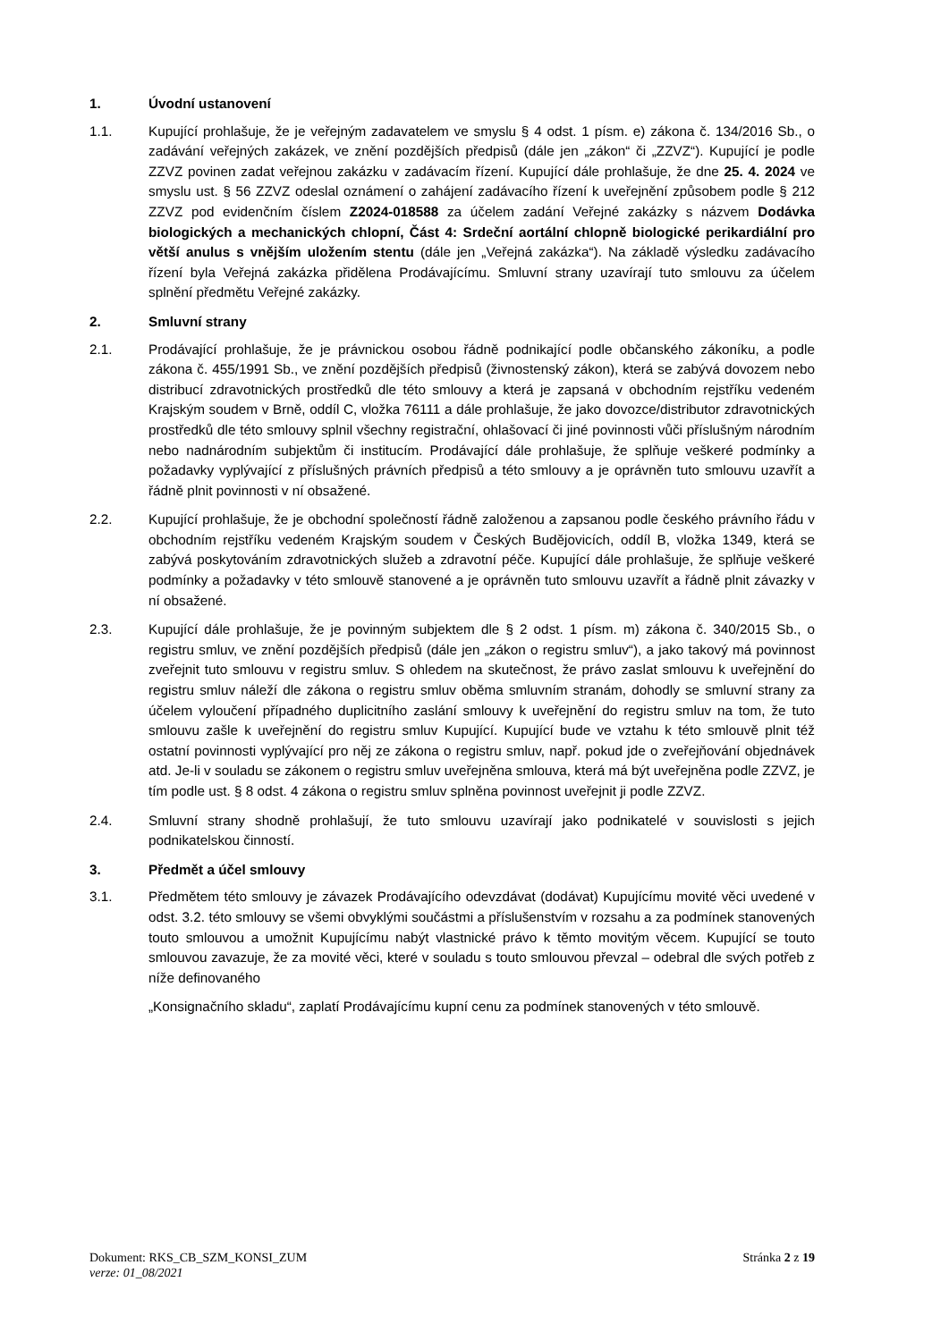1. Úvodní ustanovení
1.1. Kupující prohlašuje, že je veřejným zadavatelem ve smyslu § 4 odst. 1 písm. e) zákona č. 134/2016 Sb., o zadávání veřejných zakázek, ve znění pozdějších předpisů (dále jen „zákon“ či „ZZVZ“). Kupující je podle ZZVZ povinen zadat veřejnou zakázku v zadávacím řízení. Kupující dále prohlašuje, že dne 25. 4. 2024 ve smyslu ust. § 56 ZZVZ odeslal oznámení o zahájení zadávacího řízení k uveřejnění způsobem podle § 212 ZZVZ pod evidenčním číslem Z2024-018588 za účelem zadání Veřejné zakázky s názvem Dodávka biologických a mechanických chlopní, Část 4: Srdeční aortální chlopně biologické perikardiální pro větší anulus s vnějším uložením stentu (dále jen „Veřejná zakázka“). Na základě výsledku zadávacího řízení byla Veřejná zakázka přidělena Prodávajícímu. Smluvní strany uzavírají tuto smlouvu za účelem splnění předmětu Veřejné zakázky.
2. Smluvní strany
2.1. Prodávající prohlašuje, že je právnickou osobou řádně podnikající podle občanského zákoníku, a podle zákona č. 455/1991 Sb., ve znění pozdějších předpisů (živnostenský zákon), která se zabývá dovozem nebo distribucí zdravotnických prostředků dle této smlouvy a která je zapsaná v obchodním rejstříku vedeném Krajským soudem v Brně, oddíl C, vložka 76111 a dále prohlašuje, že jako dovozce/distributor zdravotnických prostředků dle této smlouvy splnil všechny registrační, ohlašovací či jiné povinnosti vůči příslušným národním nebo nadnárodním subjektům či institucím. Prodávající dále prohlašuje, že splňuje veškeré podmínky a požadavky vyplývající z příslušných právních předpisů a této smlouvy a je oprávněn tuto smlouvu uzavřít a řádně plnit povinnosti v ní obsažené.
2.2. Kupující prohlašuje, že je obchodní společností řádně založenou a zapsanou podle českého právního řádu v obchodním rejstříku vedeném Krajským soudem v Českých Budějovicích, oddíl B, vložka 1349, která se zabývá poskytováním zdravotnických služeb a zdravotní péče. Kupující dále prohlašuje, že splňuje veškeré podmínky a požadavky v této smlouvě stanovené a je oprávněn tuto smlouvu uzavřít a řádně plnit závazky v ní obsažené.
2.3. Kupující dále prohlašuje, že je povinným subjektem dle § 2 odst. 1 písm. m) zákona č. 340/2015 Sb., o registru smluv, ve znění pozdějších předpisů (dále jen „zákon o registru smluv“), a jako takový má povinnost zveřejnit tuto smlouvu v registru smluv. S ohledem na skutečnost, že právo zaslat smlouvu k uveřejnění do registru smluv náleží dle zákona o registru smluv oběma smluvním stranám, dohodly se smluvní strany za účelem vyloučení případného duplicitního zaslání smlouvy k uveřejnění do registru smluv na tom, že tuto smlouvu zašle k uveřejnění do registru smluv Kupující. Kupující bude ve vztahu k této smlouvě plnit též ostatní povinnosti vyplývající pro něj ze zákona o registru smluv, např. pokud jde o zveřejňování objednávek atd. Je-li v souladu se zákonem o registru smluv uveřejněna smlouva, která má být uveřejněna podle ZZVZ, je tím podle ust. § 8 odst. 4 zákona o registru smluv splněna povinnost uveřejnit ji podle ZZVZ.
2.4. Smluvní strany shodně prohlašují, že tuto smlouvu uzavírají jako podnikatelé v souvislosti s jejich podnikatelskou činností.
3. Předmět a účel smlouvy
3.1. Předmětem této smlouvy je závazek Prodávajícího odevzdávat (dodávat) Kupujícímu movité věci uvedené v odst. 3.2. této smlouvy se všemi obvyklými součástmi a příslušenstvím v rozsahu a za podmínek stanovených touto smlouvou a umožnit Kupujícímu nabýt vlastnické právo k těmto movitým věcem. Kupující se touto smlouvou zavazuje, že za movité věci, které v souladu s touto smlouvou převzal – odebral dle svých potřeb z níže definovaného
„Konsignačního skladu“, zaplatí Prodávajícímu kupní cenu za podmínek stanovených v této smlouvě.
Dokument: RKS_CB_SZM_KONSI_ZUM
verze: 01_08/2021
Stránka 2 z 19